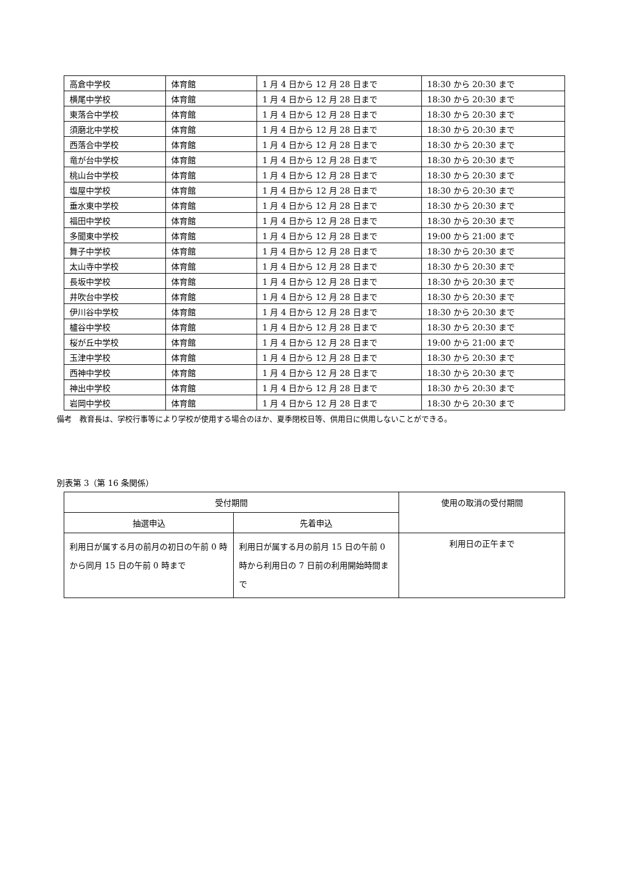| 高倉中学校 | 体育館 | 1 月 4 日から 12 月 28 日まで | 18:30 から 20:30 まで |
| 横尾中学校 | 体育館 | 1 月 4 日から 12 月 28 日まで | 18:30 から 20:30 まで |
| 東落合中学校 | 体育館 | 1 月 4 日から 12 月 28 日まで | 18:30 から 20:30 まで |
| 須磨北中学校 | 体育館 | 1 月 4 日から 12 月 28 日まで | 18:30 から 20:30 まで |
| 西落合中学校 | 体育館 | 1 月 4 日から 12 月 28 日まで | 18:30 から 20:30 まで |
| 竜が台中学校 | 体育館 | 1 月 4 日から 12 月 28 日まで | 18:30 から 20:30 まで |
| 桃山台中学校 | 体育館 | 1 月 4 日から 12 月 28 日まで | 18:30 から 20:30 まで |
| 塩屋中学校 | 体育館 | 1 月 4 日から 12 月 28 日まで | 18:30 から 20:30 まで |
| 垂水東中学校 | 体育館 | 1 月 4 日から 12 月 28 日まで | 18:30 から 20:30 まで |
| 福田中学校 | 体育館 | 1 月 4 日から 12 月 28 日まで | 18:30 から 20:30 まで |
| 多聞東中学校 | 体育館 | 1 月 4 日から 12 月 28 日まで | 19:00 から 21:00 まで |
| 舞子中学校 | 体育館 | 1 月 4 日から 12 月 28 日まで | 18:30 から 20:30 まで |
| 太山寺中学校 | 体育館 | 1 月 4 日から 12 月 28 日まで | 18:30 から 20:30 まで |
| 長坂中学校 | 体育館 | 1 月 4 日から 12 月 28 日まで | 18:30 から 20:30 まで |
| 井吹台中学校 | 体育館 | 1 月 4 日から 12 月 28 日まで | 18:30 から 20:30 まで |
| 伊川谷中学校 | 体育館 | 1 月 4 日から 12 月 28 日まで | 18:30 から 20:30 まで |
| 櫨谷中学校 | 体育館 | 1 月 4 日から 12 月 28 日まで | 18:30 から 20:30 まで |
| 桜が丘中学校 | 体育館 | 1 月 4 日から 12 月 28 日まで | 19:00 から 21:00 まで |
| 玉津中学校 | 体育館 | 1 月 4 日から 12 月 28 日まで | 18:30 から 20:30 まで |
| 西神中学校 | 体育館 | 1 月 4 日から 12 月 28 日まで | 18:30 から 20:30 まで |
| 神出中学校 | 体育館 | 1 月 4 日から 12 月 28 日まで | 18:30 から 20:30 まで |
| 岩岡中学校 | 体育館 | 1 月 4 日から 12 月 28 日まで | 18:30 から 20:30 まで |
備考　教育長は、学校行事等により学校が使用する場合のほか、夏季閉校日等、供用日に供用しないことができる。
別表第 3（第 16 条関係）
| 受付期間 | | 使用の取消の受付期間 |
| --- | --- | --- |
| 抽選申込 | 先着申込 | |
| 利用日が属する月の前月の初日の午前 0 時から同月 15 日の午前 0 時まで | 利用日が属する月の前月 15 日の午前 0 時から利用日の 7 日前の利用開始時間まで | 利用日の正午まで |